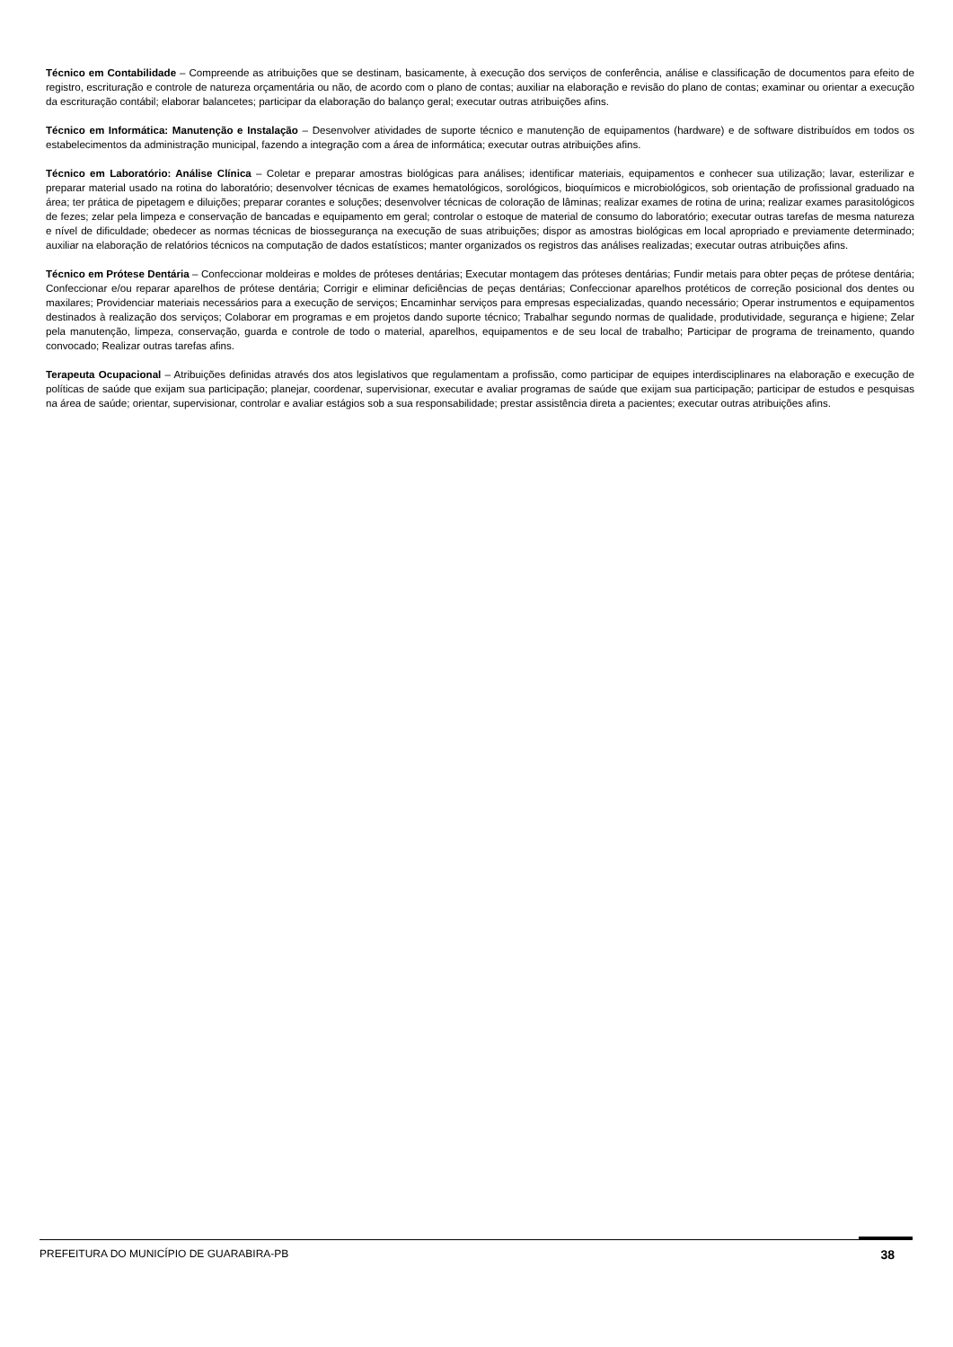Técnico em Contabilidade – Compreende as atribuições que se destinam, basicamente, à execução dos serviços de conferência, análise e classificação de documentos para efeito de registro, escrituração e controle de natureza orçamentária ou não, de acordo com o plano de contas; auxiliar na elaboração e revisão do plano de contas; examinar ou orientar a execução da escrituração contábil; elaborar balancetes; participar da elaboração do balanço geral; executar outras atribuições afins.
Técnico em Informática: Manutenção e Instalação – Desenvolver atividades de suporte técnico e manutenção de equipamentos (hardware) e de software distribuídos em todos os estabelecimentos da administração municipal, fazendo a integração com a área de informática; executar outras atribuições afins.
Técnico em Laboratório: Análise Clínica – Coletar e preparar amostras biológicas para análises; identificar materiais, equipamentos e conhecer sua utilização; lavar, esterilizar e preparar material usado na rotina do laboratório; desenvolver técnicas de exames hematológicos, sorológicos, bioquímicos e microbiológicos, sob orientação de profissional graduado na área; ter prática de pipetagem e diluições; preparar corantes e soluções; desenvolver técnicas de coloração de lâminas; realizar exames de rotina de urina; realizar exames parasitológicos de fezes; zelar pela limpeza e conservação de bancadas e equipamento em geral; controlar o estoque de material de consumo do laboratório; executar outras tarefas de mesma natureza e nível de dificuldade; obedecer as normas técnicas de biossegurança na execução de suas atribuições; dispor as amostras biológicas em local apropriado e previamente determinado; auxiliar na elaboração de relatórios técnicos na computação de dados estatísticos; manter organizados os registros das análises realizadas; executar outras atribuições afins.
Técnico em Prótese Dentária – Confeccionar moldeiras e moldes de próteses dentárias; Executar montagem das próteses dentárias; Fundir metais para obter peças de prótese dentária; Confeccionar e/ou reparar aparelhos de prótese dentária; Corrigir e eliminar deficiências de peças dentárias; Confeccionar aparelhos protéticos de correção posicional dos dentes ou maxilares; Providenciar materiais necessários para a execução de serviços; Encaminhar serviços para empresas especializadas, quando necessário; Operar instrumentos e equipamentos destinados à realização dos serviços; Colaborar em programas e em projetos dando suporte técnico; Trabalhar segundo normas de qualidade, produtividade, segurança e higiene; Zelar pela manutenção, limpeza, conservação, guarda e controle de todo o material, aparelhos, equipamentos e de seu local de trabalho; Participar de programa de treinamento, quando convocado; Realizar outras tarefas afins.
Terapeuta Ocupacional – Atribuições definidas através dos atos legislativos que regulamentam a profissão, como participar de equipes interdisciplinares na elaboração e execução de políticas de saúde que exijam sua participação; planejar, coordenar, supervisionar, executar e avaliar programas de saúde que exijam sua participação; participar de estudos e pesquisas na área de saúde; orientar, supervisionar, controlar e avaliar estágios sob a sua responsabilidade; prestar assistência direta a pacientes; executar outras atribuições afins.
PREFEITURA DO MUNICÍPIO DE GUARABIRA-PB 38